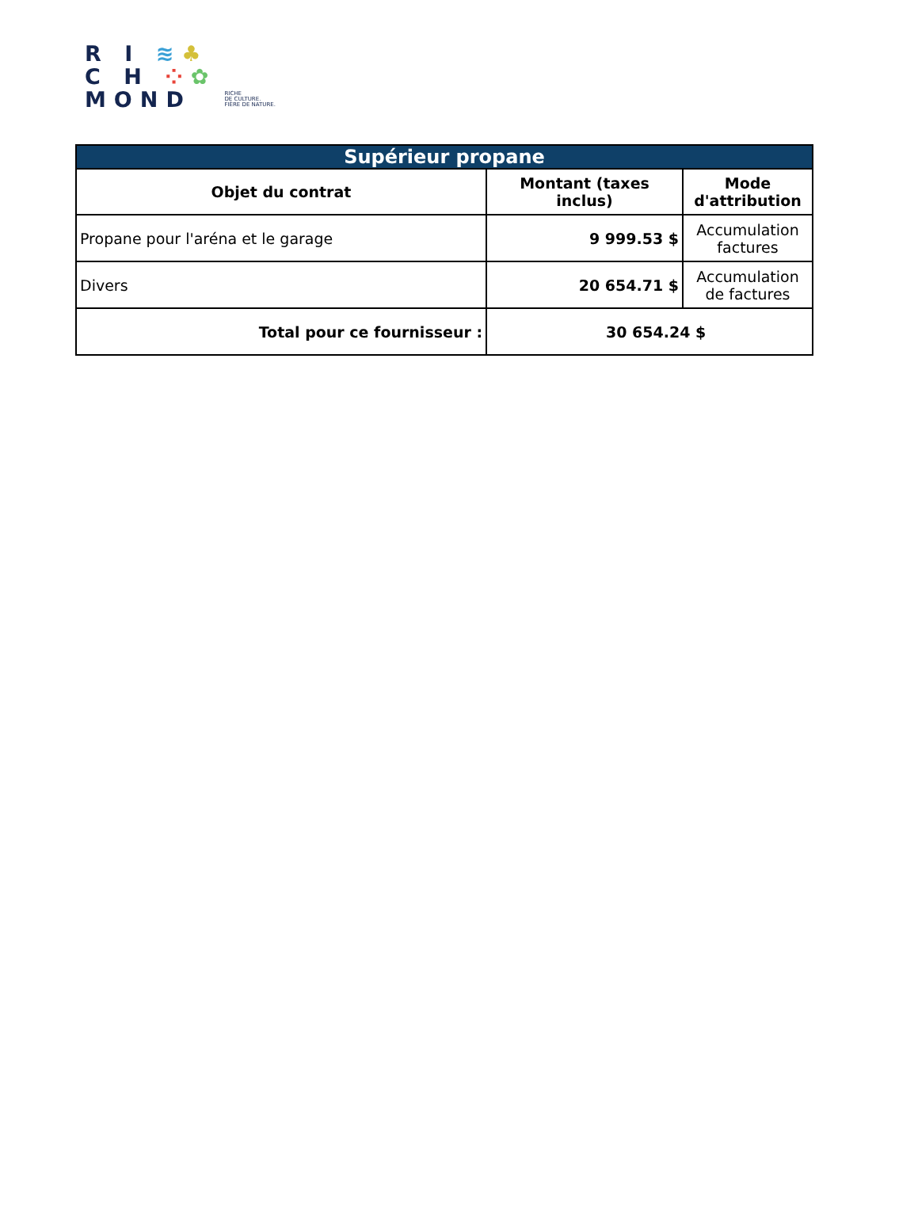R I ≋♣
C H ⁘✿
MOND
RICHE
DE CULTURE.
FIÈRE DE NATURE.
| Supérieur propane | | |
| Objet du contrat | Montant (taxes inclus) | Mode d'attribution |
| Propane pour l'aréna et le garage | 9 999.53 $ | Accumulation factures |
| Divers | 20 654.71 $ | Accumulation de factures |
| Total pour ce fournisseur : | 30 654.24 $ | |